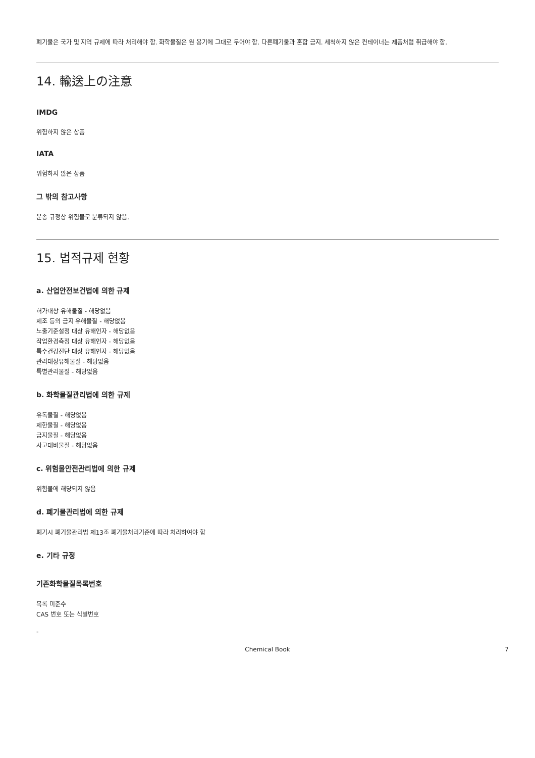폐기물은 국가 및 지역 규제에 따라 처리해야 함. 화학물질은 원 용기에 그대로 두어야 함. 다른폐기물과 혼합 금지. 세척하지 않은 컨테이너는 제품처럼 취급해야 함.
14. 輸送上の注意
IMDG
위험하지 않은 상품
IATA
위험하지 않은 상품
그 밖의 참고사항
운송 규정상 위험물로 분류되지 않음.
15. 법적규제 현황
a. 산업안전보건법에 의한 규제
허가대상 유해물질 - 해당없음
제조 등의 금지 유해물질 - 해당없음
노출기준설정 대상 유해인자 - 해당없음
작업환경측정 대상 유해인자 - 해당없음
특수건강진단 대상 유해인자 - 해당없음
관리대상유해물질 - 해당없음
특별관리물질 - 해당없음
b. 화학물질관리법에 의한 규제
유독물질 - 해당없음
제한물질 - 해당없음
금지물질 - 해당없음
사고대비물질 - 해당없음
c. 위험물안전관리법에 의한 규제
위험물에 해당되지 않음
d. 폐기물관리법에 의한 규제
폐기시 폐기물관리법 제13조 폐기물처리기준에 따라 처리하여야 함
e. 기타 규정
기존화학물질목록번호
목록 미준수
CAS 번호 또는 식별번호
-
Chemical Book 7